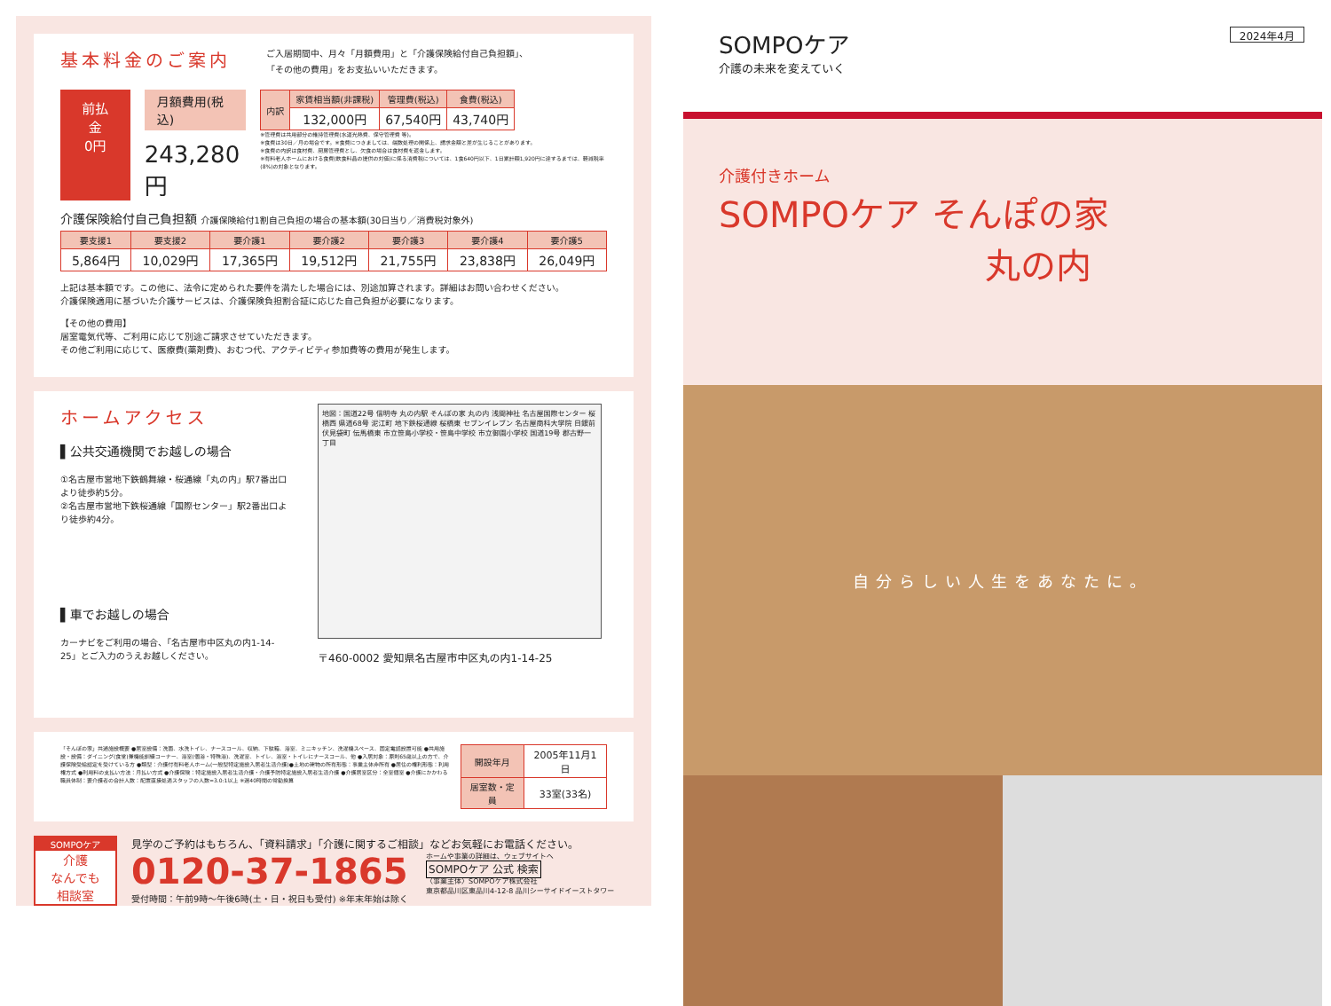基本料金のご案内
ご入居期間中、月々「月額費用」と「介護保険給付自己負担額」、
「その他の費用」をお支払いいただきます。
前払金
0円
月額費用(税込)
243,280円
| 内訳 | 家賃相当額(非課税) | 管理費(税込) | 食費(税込) |
| --- | --- | --- | --- |
| | 132,000円 | 67,540円 | 43,740円 |
※管理費は共用部分の維持管理費(水道光熱費、保守管理費 等)。
※食費は30日／月の場合です。※食費につきましては、端数処理の関係上、請求金額と差が生じることがあります。
※食費の内訳は食材費、厨房管理費とし、欠食の場合は食材費を返金します。
※有料老人ホームにおける食費(飲食料品の提供の対価)に係る消費税については、1食640円以下、1日累計額1,920円に達するまでは、軽減税率(8%)の対象となります。
介護保険給付自己負担額 介護保険給付1割自己負担の場合の基本額(30日当り／消費税対象外)
| 要支援1 | 要支援2 | 要介護1 | 要介護2 | 要介護3 | 要介護4 | 要介護5 |
| --- | --- | --- | --- | --- | --- | --- |
| 5,864円 | 10,029円 | 17,365円 | 19,512円 | 21,755円 | 23,838円 | 26,049円 |
上記は基本額です。この他に、法令に定められた要件を満たした場合には、別途加算されます。詳細はお問い合わせください。
介護保険適用に基づいた介護サービスは、介護保険負担割合証に応じた自己負担が必要になります。
【その他の費用】
居室電気代等、ご利用に応じて別途ご請求させていただきます。
その他ご利用に応じて、医療費(薬剤費)、おむつ代、アクティビティ参加費等の費用が発生します。
ホームアクセス
▌公共交通機関でお越しの場合
①名古屋市営地下鉄鶴舞線・桜通線「丸の内」駅7番出口より徒歩約5分。
②名古屋市営地下鉄桜通線「国際センター」駅2番出口より徒歩約4分。
▌車でお越しの場合
カーナビをご利用の場合、「名古屋市中区丸の内1-14-25」とご入力のうえお越しください。
地図：国道22号 信明寺 丸の内駅 そんぽの家 丸の内 浅間神社 名古屋国際センター 桜橋西 県道68号 泥江町 地下鉄桜通線 桜橋東 セブンイレブン 名古屋商科大学院 日銀前 伏見袋町 伝馬橋東 市立笹島小学校・笹島中学校 市立御園小学校 国道19号 郡古野一丁目
〒460-0002 愛知県名古屋市中区丸の内1-14-25
「そんぽの家」共通施設概要 ●居室設備：洗面、水洗トイレ、ナースコール、収納、下駄箱、浴室、ミニキッチン、洗濯機スペース、固定電話設置可能 ●共用施設・設備：ダイニング(食堂)兼機能訓練コーナー、浴室(個浴・特殊浴)、洗濯室、トイレ、浴室・トイレにナースコール、他 ●入居対象：原則65歳以上の方で、介護保険受給認定を受けている方 ●類型：介護付有料老人ホーム(一般型特定施設入居者生活介護)●土地の建物の所有形態：事業主体非所有 ●居住の権利形態：利用権方式 ●利用料の支払い方法：月払い方式 ●介護保険：特定施設入居者生活介護・介護予防特定施設入居者生活介護 ●介護居室区分：全室個室 ●介護にかかわる職員体制：要介護者の合計人数：配置直接処遇スタッフの人数=3.0:1以上 ※週40時間の常勤換算
| 開設年月 | 2005年11月1日 |
| 居室数・定員 | 33室(33名) |
SOMPOケア
介護
なんでも
相談室
見学のご予約はもちろん、「資料請求」「介護に関するご相談」などお気軽にお電話ください。
0120-37-1865
受付時間：午前9時～午後6時(土・日・祝日も受付) ※年末年始は除く
ホームや事業の詳細は、ウェブサイトへ
SOMPOケア 公式 検索
〈事業主体〉SOMPOケア株式会社
東京都品川区東品川4-12-8 品川シーサイドイーストタワー
SOMPOケア
介護の未来を変えていく
2024年4月
介護付きホーム
SOMPOケア そんぽの家
丸の内
自分らしい人生をあなたに。